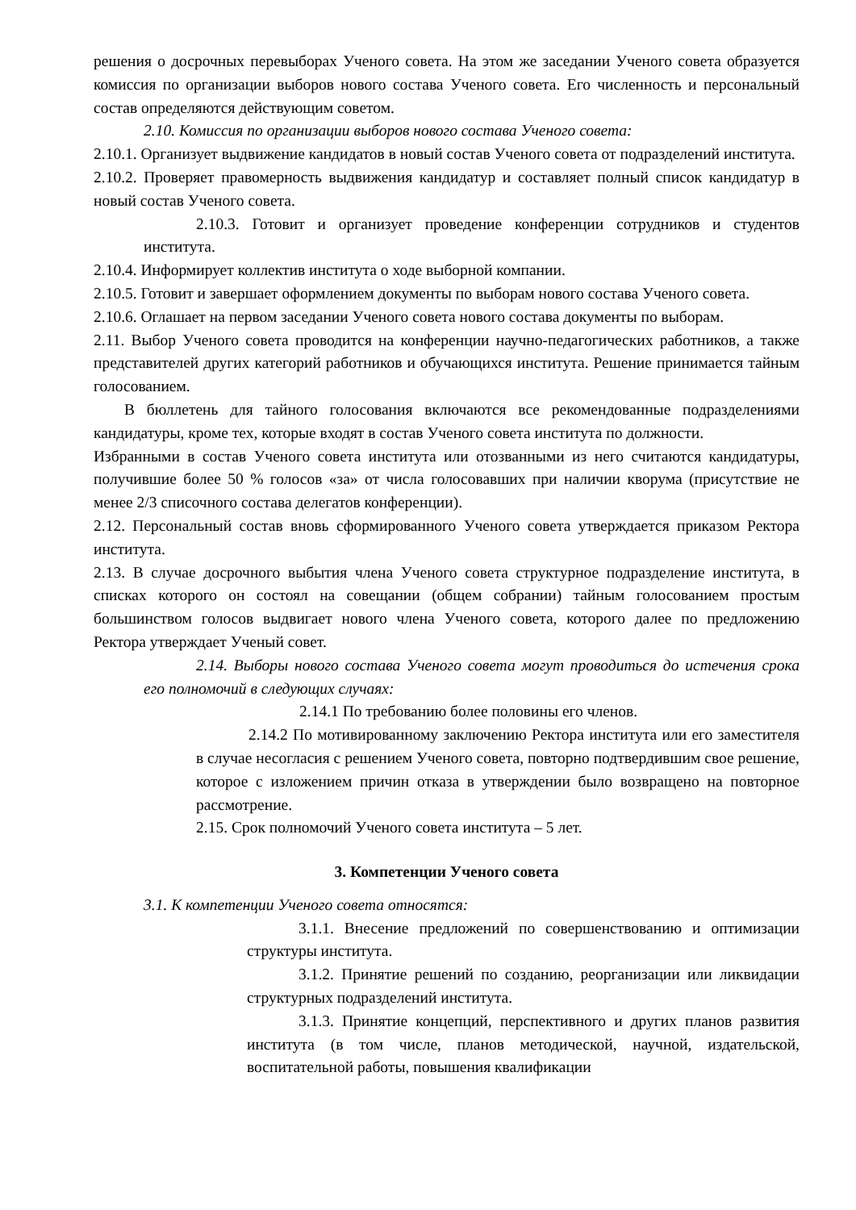решения о досрочных перевыборах Ученого совета. На этом же заседании Ученого совета образуется комиссия по организации выборов нового состава Ученого совета. Его численность и персональный состав определяются действующим советом.
2.10. Комиссия по организации выборов нового состава Ученого совета:
2.10.1. Организует выдвижение кандидатов в новый состав Ученого совета от подразделений института.
2.10.2. Проверяет правомерность выдвижения кандидатур и составляет полный список кандидатур в новый состав Ученого совета.
2.10.3. Готовит и организует проведение конференции сотрудников и студентов института.
2.10.4. Информирует коллектив института о ходе выборной компании.
2.10.5. Готовит и завершает оформлением документы по выборам нового состава Ученого совета.
2.10.6. Оглашает на первом заседании Ученого совета нового состава документы по выборам.
2.11. Выбор Ученого совета проводится на конференции научно-педагогических работников, а также представителей других категорий работников и обучающихся института. Решение принимается тайным голосованием.
В бюллетень для тайного голосования включаются все рекомендованные подразделениями кандидатуры, кроме тех, которые входят в состав Ученого совета института по должности.
Избранными в состав Ученого совета института или отозванными из него считаются кандидатуры, получившие более 50 % голосов «за» от числа голосовавших при наличии кворума (присутствие не менее 2/3 списочного состава делегатов конференции).
2.12. Персональный состав вновь сформированного Ученого совета утверждается приказом Ректора института.
2.13. В случае досрочного выбытия члена Ученого совета структурное подразделение института, в списках которого он состоял на совещании (общем собрании) тайным голосованием простым большинством голосов выдвигает нового члена Ученого совета, которого далее по предложению Ректора утверждает Ученый совет.
2.14. Выборы нового состава Ученого совета могут проводиться до истечения срока его полномочий в следующих случаях:
2.14.1 По требованию более половины его членов.
2.14.2 По мотивированному заключению Ректора института или его заместителя в случае несогласия с решением Ученого совета, повторно подтвердившим свое решение, которое с изложением причин отказа в утверждении было возвращено на повторное рассмотрение.
2.15. Срок полномочий Ученого совета института – 5 лет.
3. Компетенции Ученого совета
3.1. К компетенции Ученого совета относятся:
3.1.1. Внесение предложений по совершенствованию и оптимизации структуры института.
3.1.2. Принятие решений по созданию, реорганизации или ликвидации структурных подразделений института.
3.1.3. Принятие концепций, перспективного и других планов развития института (в том числе, планов методической, научной, издательской, воспитательной работы, повышения квалификации